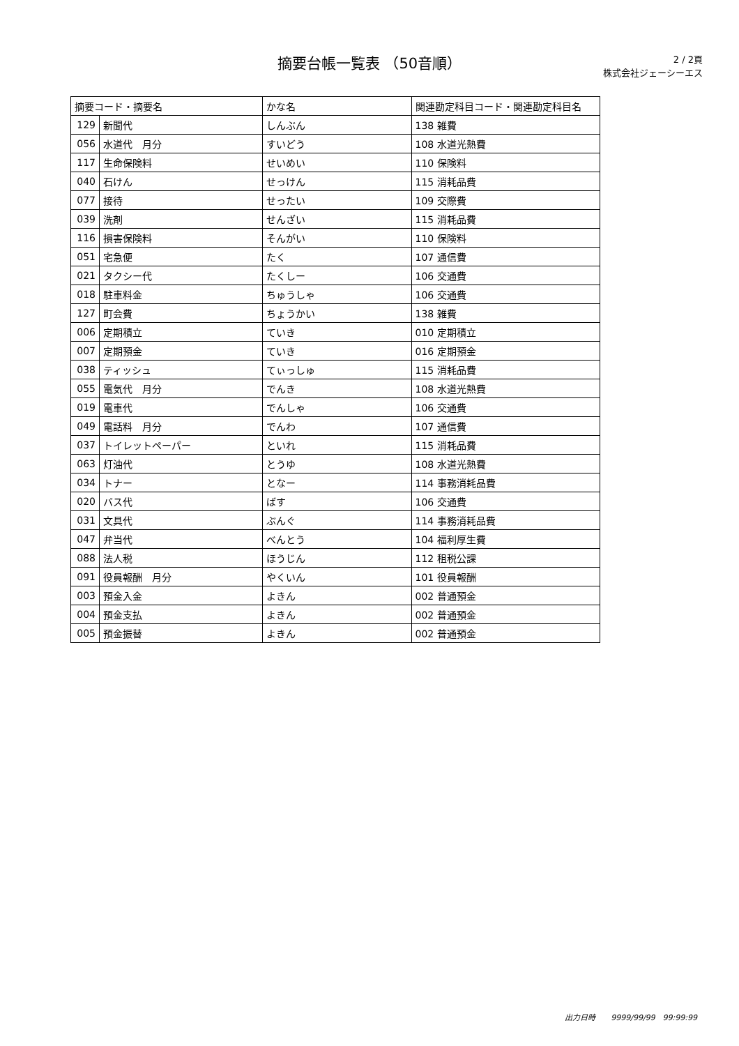摘要台帳一覧表 （50音順）
2 / 2頁
株式会社ジェーシーエス
| 摘要コード・摘要名 | | かな名 | 関連勘定科目コード・関連勘定科目名 |
| --- | --- | --- | --- |
| 129 | 新聞代 | しんぶん | 138 雑費 |
| 056 | 水道代 月分 | すいどう | 108 水道光熱費 |
| 117 | 生命保険料 | せいめい | 110 保険料 |
| 040 | 石けん | せっけん | 115 消耗品費 |
| 077 | 接待 | せったい | 109 交際費 |
| 039 | 洗剤 | せんざい | 115 消耗品費 |
| 116 | 損害保険料 | そんがい | 110 保険料 |
| 051 | 宅急便 | たく | 107 通信費 |
| 021 | タクシー代 | たくしー | 106 交通費 |
| 018 | 駐車料金 | ちゅうしゃ | 106 交通費 |
| 127 | 町会費 | ちょうかい | 138 雑費 |
| 006 | 定期積立 | ていき | 010 定期積立 |
| 007 | 定期預金 | ていき | 016 定期預金 |
| 038 | ティッシュ | てぃっしゅ | 115 消耗品費 |
| 055 | 電気代 月分 | でんき | 108 水道光熱費 |
| 019 | 電車代 | でんしゃ | 106 交通費 |
| 049 | 電話料 月分 | でんわ | 107 通信費 |
| 037 | トイレットペーパー | といれ | 115 消耗品費 |
| 063 | 灯油代 | とうゆ | 108 水道光熱費 |
| 034 | トナー | となー | 114 事務消耗品費 |
| 020 | バス代 | ばす | 106 交通費 |
| 031 | 文具代 | ぶんぐ | 114 事務消耗品費 |
| 047 | 弁当代 | べんとう | 104 福利厚生費 |
| 088 | 法人税 | ほうじん | 112 租税公課 |
| 091 | 役員報酬 月分 | やくいん | 101 役員報酬 |
| 003 | 預金入金 | よきん | 002 普通預金 |
| 004 | 預金支払 | よきん | 002 普通預金 |
| 005 | 預金振替 | よきん | 002 普通預金 |
出力日時　　9999/99/99　99:99:99